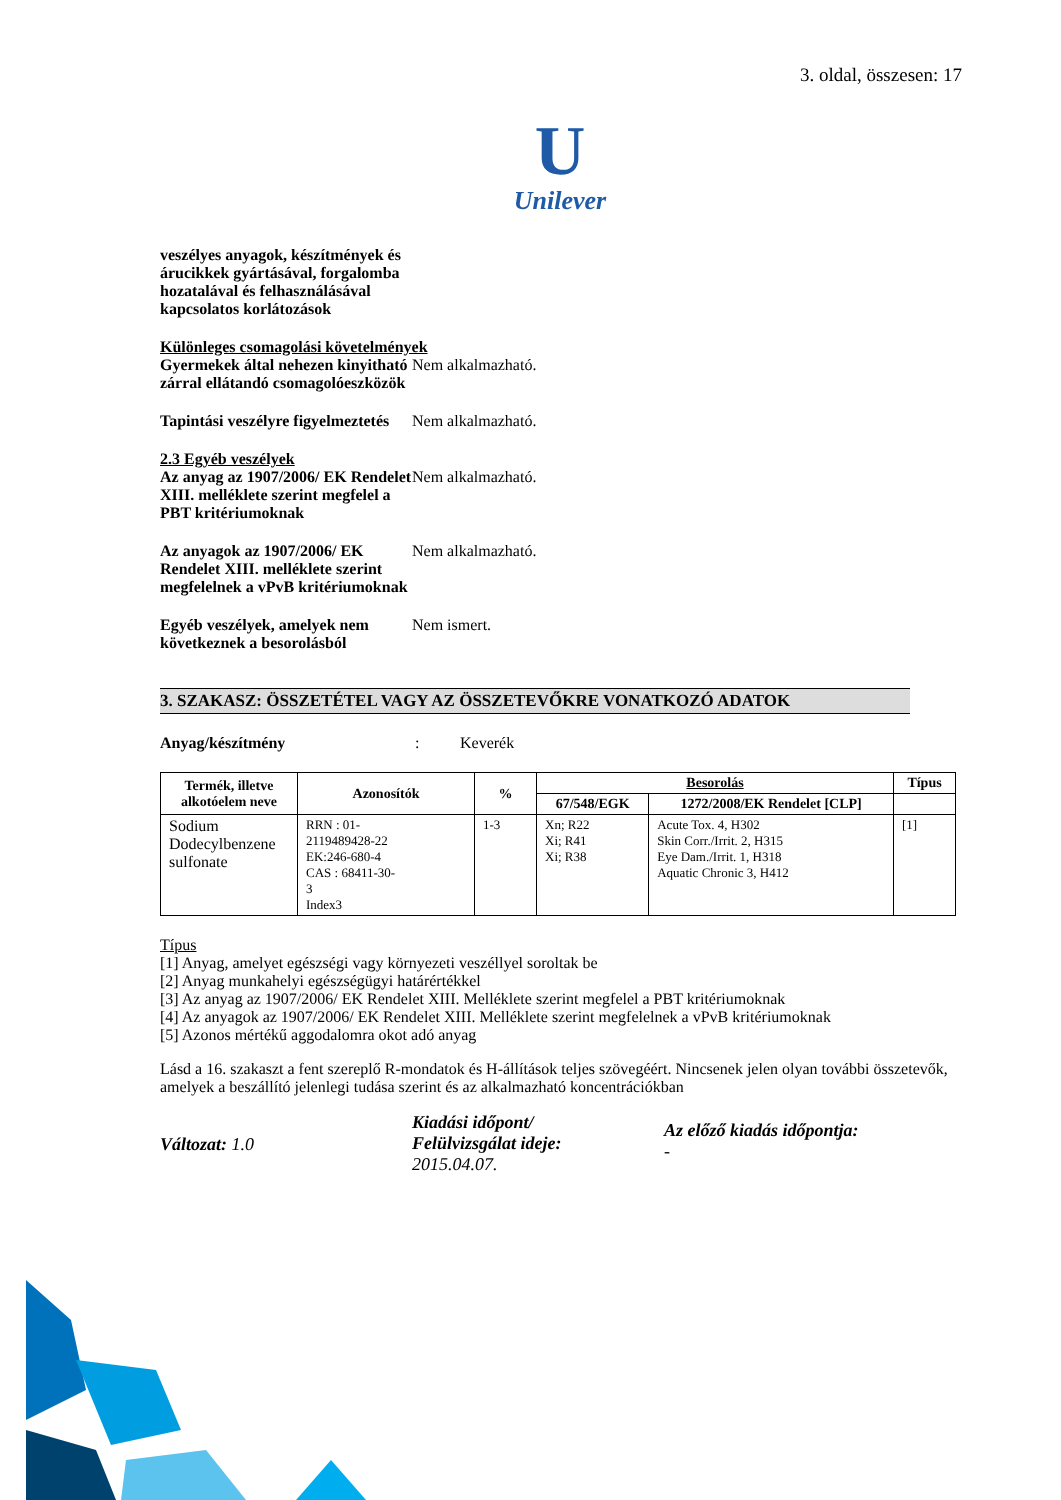3. oldal, összesen: 17
U
Unilever
veszélyes anyagok, készítmények és árucikkek gyártásával, forgalomba hozatalával és felhasználásával kapcsolatos korlátozások
Különleges csomagolási követelmények
Gyermekek által nehezen kinyitható zárral ellátandó csomagolóeszközök
Nem alkalmazható.
Tapintási veszélyre figyelmeztetés
Nem alkalmazható.
2.3 Egyéb veszélyek
Az anyag az 1907/2006/ EK Rendelet XIII. melléklete szerint megfelel a PBT kritériumoknak
Nem alkalmazható.
Az anyagok az 1907/2006/ EK Rendelet XIII. melléklete szerint megfelelnek a vPvB kritériumoknak
Nem alkalmazható.
Egyéb veszélyek, amelyek nem következnek a besorolásból
Nem ismert.
3. SZAKASZ: ÖSSZETÉTEL VAGY AZ ÖSSZETEVŐKRE VONATKOZÓ ADATOK
Anyag/készítmény: Keverék
| Termék, illetve alkotóelem neve | Azonosítók | % | Besorolás | | Típus |
| --- | --- | --- | --- | --- | --- |
| | | | 67/548/EGK | 1272/2008/EK Rendelet [CLP] | |
| Sodium Dodecylbenzene sulfonate | RRN : 01- 2119489428-22 EK:246-680-4 CAS : 68411-30- 3 Index3 | 1-3 | Xn; R22 Xi; R41 Xi; R38 | Acute Tox. 4, H302 Skin Corr./Irrit. 2, H315 Eye Dam./Irrit. 1, H318 Aquatic Chronic 3, H412 | [1] |
Típus
[1] Anyag, amelyet egészségi vagy környezeti veszéllyel soroltak be
[2] Anyag munkahelyi egészségügyi határértékkel
[3] Az anyag az 1907/2006/ EK Rendelet XIII. Melléklete szerint megfelel a PBT kritériumoknak
[4] Az anyagok az 1907/2006/ EK Rendelet XIII. Melléklete szerint megfelelnek a vPvB kritériumoknak
[5] Azonos mértékű aggodalomra okot adó anyag
Lásd a 16. szakaszt a fent szereplő R-mondatok és H-állítások teljes szövegéért. Nincsenek jelen olyan további összetevők, amelyek a beszállító jelenlegi tudása szerint és az alkalmazható koncentrációkban
Változat: 1.0
Kiadási időpont/
Felülvizsgálat ideje:
2015.04.07.
Az előző kiadás időpontja:
-